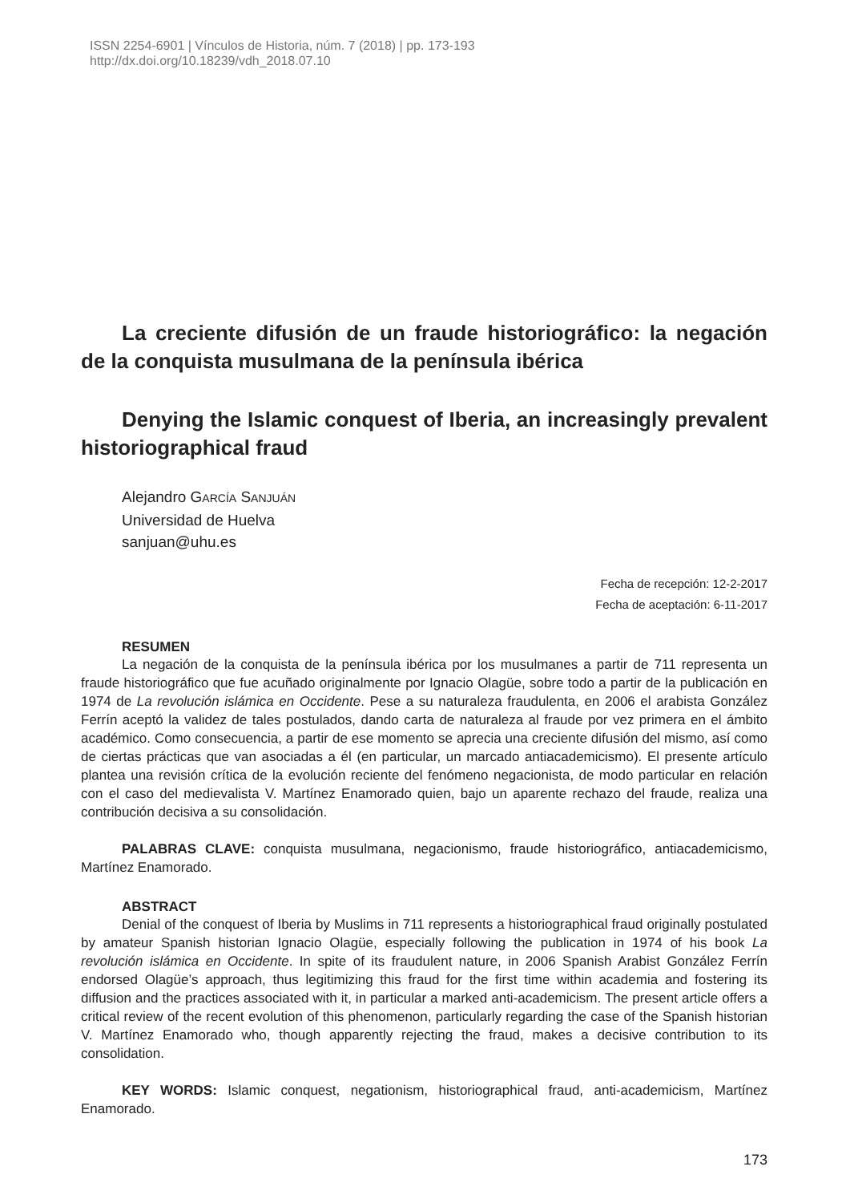ISSN 2254-6901 | Vínculos de Historia, núm. 7 (2018) | pp. 173-193
http://dx.doi.org/10.18239/vdh_2018.07.10
La creciente difusión de un fraude historiográfico: la negación de la conquista musulmana de la península ibérica
Denying the Islamic conquest of Iberia, an increasingly prevalent historiographical fraud
Alejandro GARCÍA SANJUÁN
Universidad de Huelva
sanjuan@uhu.es
Fecha de recepción: 12-2-2017
Fecha de aceptación: 6-11-2017
RESUMEN
La negación de la conquista de la península ibérica por los musulmanes a partir de 711 representa un fraude historiográfico que fue acuñado originalmente por Ignacio Olagüe, sobre todo a partir de la publicación en 1974 de La revolución islámica en Occidente. Pese a su naturaleza fraudulenta, en 2006 el arabista González Ferrín aceptó la validez de tales postulados, dando carta de naturaleza al fraude por vez primera en el ámbito académico. Como consecuencia, a partir de ese momento se aprecia una creciente difusión del mismo, así como de ciertas prácticas que van asociadas a él (en particular, un marcado antiacademicismo). El presente artículo plantea una revisión crítica de la evolución reciente del fenómeno negacionista, de modo particular en relación con el caso del medievalista V. Martínez Enamorado quien, bajo un aparente rechazo del fraude, realiza una contribución decisiva a su consolidación.
PALABRAS CLAVE: conquista musulmana, negacionismo, fraude historiográfico, antiacademicismo, Martínez Enamorado.
ABSTRACT
Denial of the conquest of Iberia by Muslims in 711 represents a historiographical fraud originally postulated by amateur Spanish historian Ignacio Olagüe, especially following the publication in 1974 of his book La revolución islámica en Occidente. In spite of its fraudulent nature, in 2006 Spanish Arabist González Ferrín endorsed Olagüe’s approach, thus legitimizing this fraud for the first time within academia and fostering its diffusion and the practices associated with it, in particular a marked anti-academicism. The present article offers a critical review of the recent evolution of this phenomenon, particularly regarding the case of the Spanish historian V. Martínez Enamorado who, though apparently rejecting the fraud, makes a decisive contribution to its consolidation.
KEY WORDS: Islamic conquest, negationism, historiographical fraud, anti-academicism, Martínez Enamorado.
173